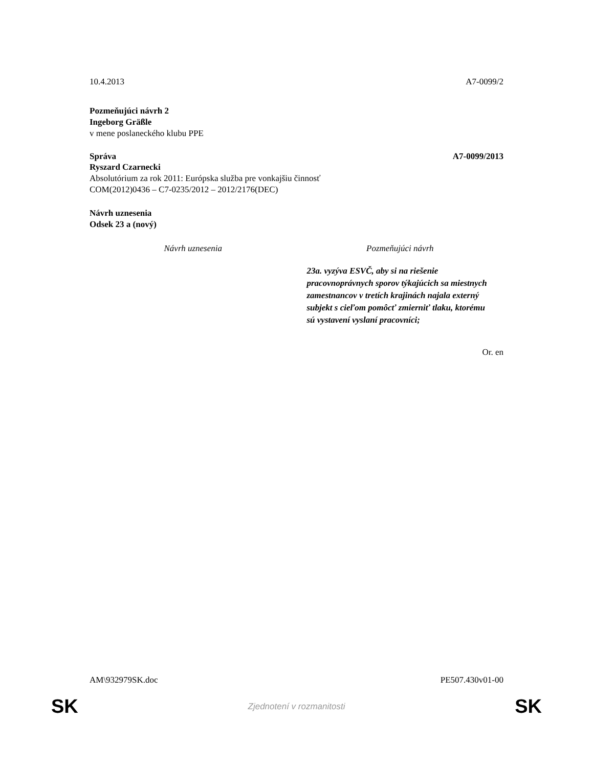10.4.2013 A7-0099/2
Pozmeňujúci návrh 2
Ingeborg Gräßle
v mene poslaneckého klubu PPE
Správa A7-0099/2013
Ryszard Czarnecki
Absolutórium za rok 2011: Európska služba pre vonkajšiu činnosť
COM(2012)0436 – C7-0235/2012 – 2012/2176(DEC)
Návrh uznesenia
Odsek 23 a (nový)
| Návrh uznesenia | Pozmeňujúci návrh |
| --- | --- |
| | 23a. vyzýva ESVČ, aby si na riešenie pracovnoprávnych sporov týkajúcich sa miestnych zamestnancov v tretích krajinách najala externý subjekt s cieľom pomôcť zmierniť tlaku, ktorému sú vystavení vyslaní pracovníci; |
Or. en
AM\932979SK.doc PE507.430v01-00
SK Zjednotení v rozmanitosti SK